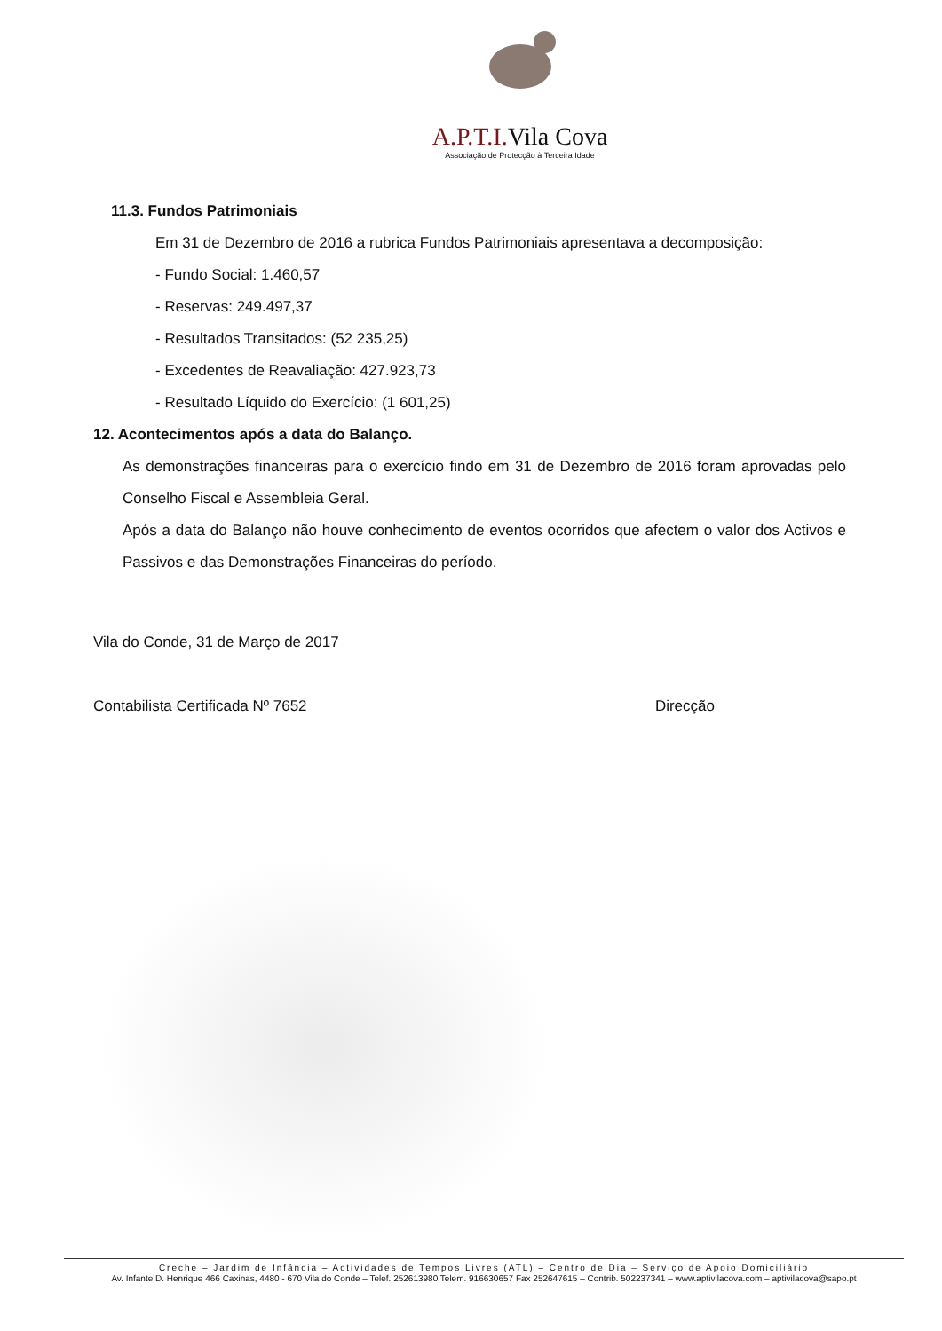A.P.T.I. Vila Cova
Associação de Protecção à Terceira Idade
11.3. Fundos Patrimoniais
Em 31 de Dezembro de 2016 a rubrica Fundos Patrimoniais apresentava a decomposição:
- Fundo Social: 1.460,57
- Reservas: 249.497,37
- Resultados Transitados: (52 235,25)
- Excedentes de Reavaliação: 427.923,73
- Resultado Líquido do Exercício: (1 601,25)
12. Acontecimentos após a data do Balanço.
As demonstrações financeiras para o exercício findo em 31 de Dezembro de 2016 foram aprovadas pelo Conselho Fiscal e Assembleia Geral.
Após a data do Balanço não houve conhecimento de eventos ocorridos que afectem o valor dos Activos e Passivos e das Demonstrações Financeiras do período.
Vila do Conde, 31 de Março de 2017
Contabilista Certificada Nº 7652 Direcção
Creche – Jardim de Infância – Actividades de Tempos Livres (ATL) – Centro de Dia – Serviço de Apoio Domiciliário
Av. Infante D. Henrique 466 Caxinas, 4480 - 670 Vila do Conde – Telef. 252613980 Telem. 916630657 Fax 252647615 – Contrib. 502237341 – www.aptivilacova.com – aptivilacova@sapo.pt